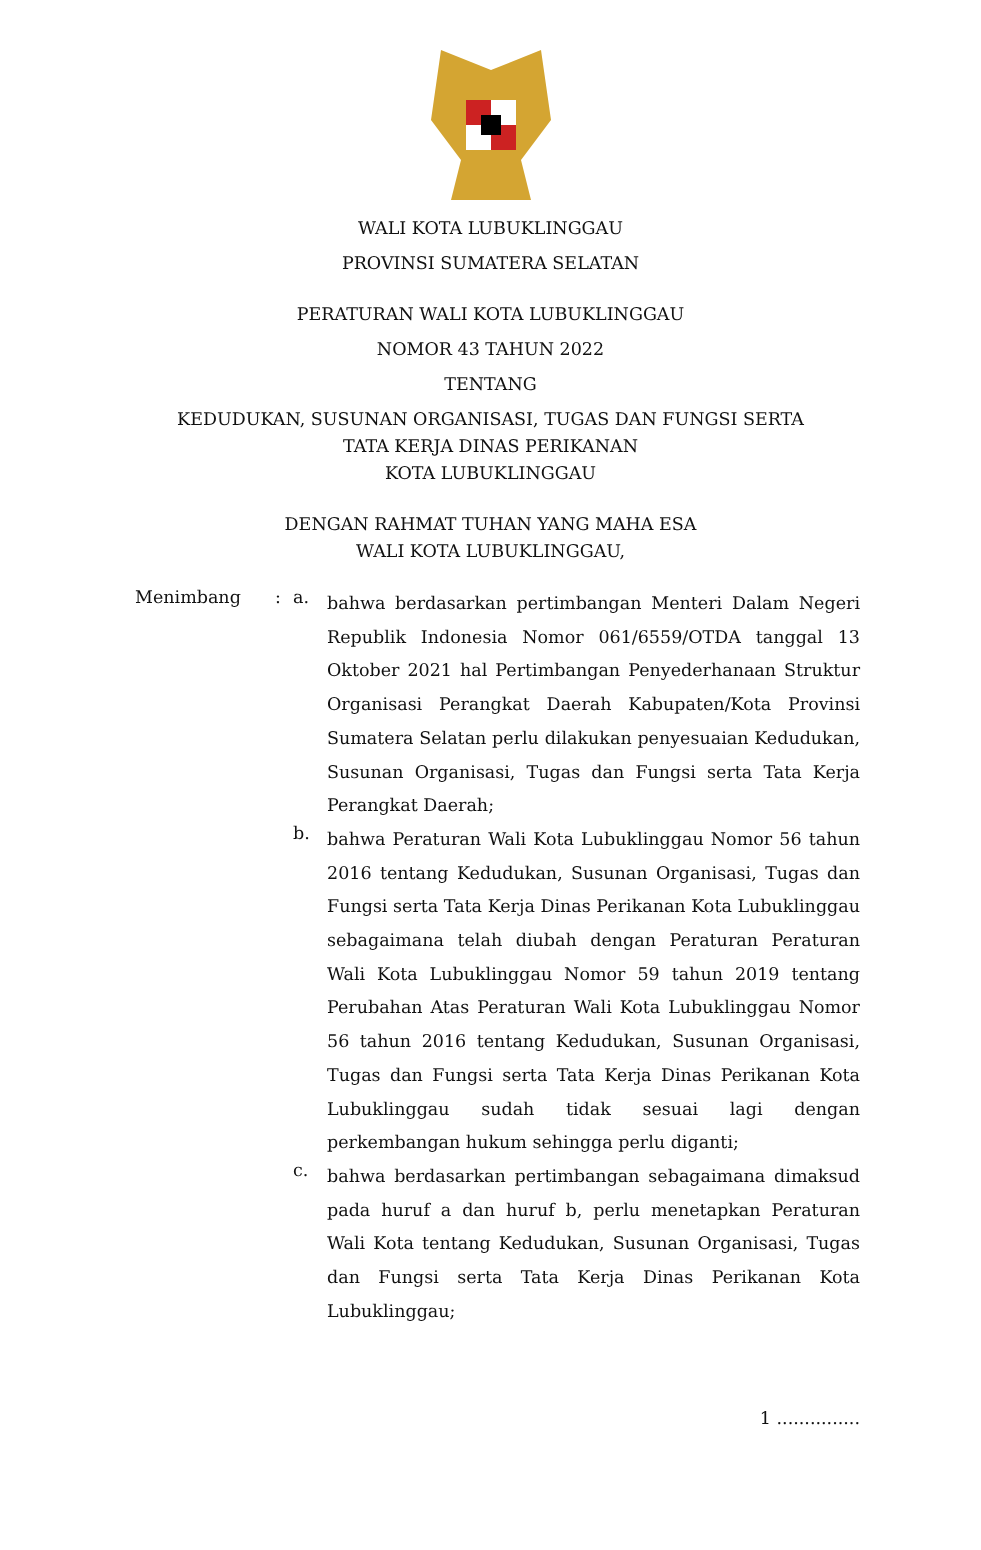WALI KOTA LUBUKLINGGAU
PROVINSI SUMATERA SELATAN
PERATURAN WALI KOTA LUBUKLINGGAU
NOMOR 43 TAHUN 2022
TENTANG
KEDUDUKAN, SUSUNAN ORGANISASI, TUGAS DAN FUNGSI SERTA
TATA KERJA DINAS PERIKANAN
KOTA LUBUKLINGGAU
DENGAN RAHMAT TUHAN YANG MAHA ESA
WALI KOTA LUBUKLINGGAU,
Menimbang : a.
bahwa berdasarkan pertimbangan Menteri Dalam Negeri Republik Indonesia Nomor 061/6559/OTDA tanggal 13 Oktober 2021 hal Pertimbangan Penyederhanaan Struktur Organisasi Perangkat Daerah Kabupaten/Kota Provinsi Sumatera Selatan perlu dilakukan penyesuaian Kedudukan, Susunan Organisasi, Tugas dan Fungsi serta Tata Kerja Perangkat Daerah;
b.
bahwa Peraturan Wali Kota Lubuklinggau Nomor 56 tahun 2016 tentang Kedudukan, Susunan Organisasi, Tugas dan Fungsi serta Tata Kerja Dinas Perikanan Kota Lubuklinggau sebagaimana telah diubah dengan Peraturan Peraturan Wali Kota Lubuklinggau Nomor 59 tahun 2019 tentang Perubahan Atas Peraturan Wali Kota Lubuklinggau Nomor 56 tahun 2016 tentang Kedudukan, Susunan Organisasi, Tugas dan Fungsi serta Tata Kerja Dinas Perikanan Kota Lubuklinggau sudah tidak sesuai lagi dengan perkembangan hukum sehingga perlu diganti;
c.
bahwa berdasarkan pertimbangan sebagaimana dimaksud pada huruf a dan huruf b, perlu menetapkan Peraturan Wali Kota tentang Kedudukan, Susunan Organisasi, Tugas dan Fungsi serta Tata Kerja Dinas Perikanan Kota Lubuklinggau;
1 ...............